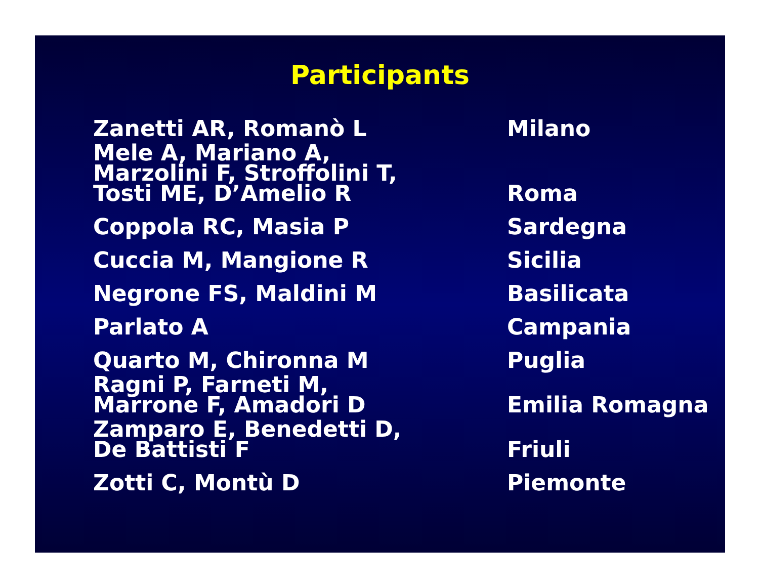Participants
| Zanetti AR, Romanò L | Milano |
| Mele A, Mariano A, Marzolini F, Stroffolini T, Tosti ME, D’Amelio R | Roma |
| Coppola RC, Masia P | Sardegna |
| Cuccia M, Mangione R | Sicilia |
| Negrone FS, Maldini M | Basilicata |
| Parlato A | Campania |
| Quarto M, Chironna M | Puglia |
| Ragni P, Farneti M, Marrone F, Amadori D | Emilia Romagna |
| Zamparo E, Benedetti D, De Battisti F | Friuli |
| Zotti C, Montù D | Piemonte |